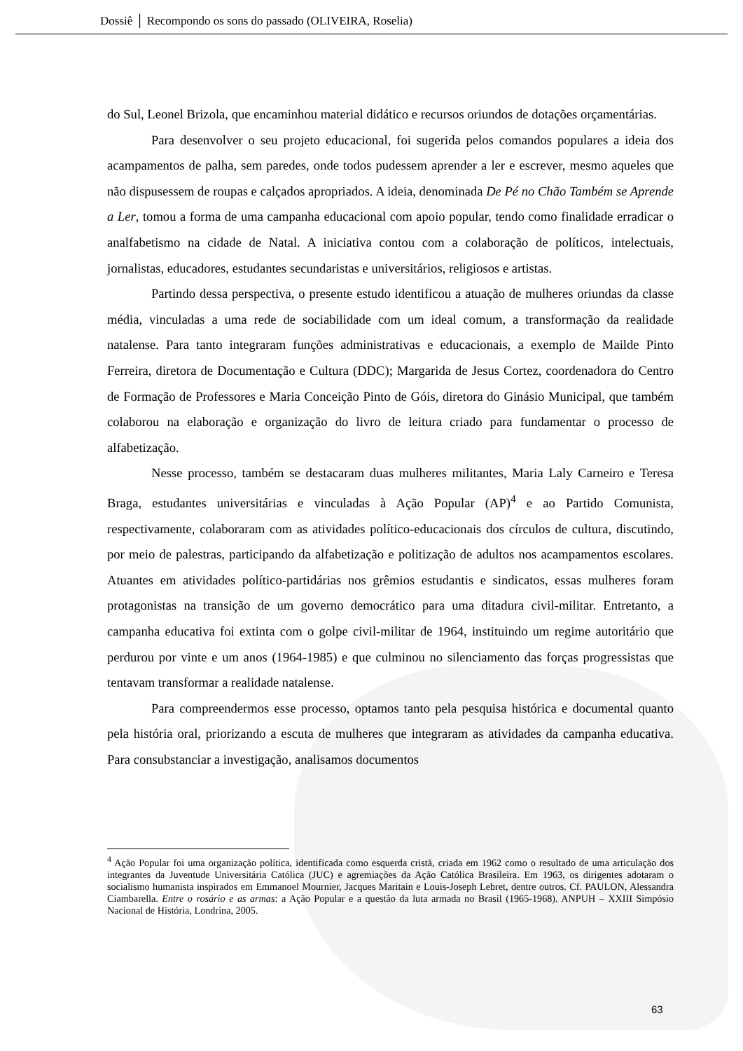Dossiê │ Recompondo os sons do passado (OLIVEIRA, Roselia)
do Sul, Leonel Brizola, que encaminhou material didático e recursos oriundos de dotações orçamentárias.
Para desenvolver o seu projeto educacional, foi sugerida pelos comandos populares a ideia dos acampamentos de palha, sem paredes, onde todos pudessem aprender a ler e escrever, mesmo aqueles que não dispusessem de roupas e calçados apropriados. A ideia, denominada De Pé no Chão Também se Aprende a Ler, tomou a forma de uma campanha educacional com apoio popular, tendo como finalidade erradicar o analfabetismo na cidade de Natal. A iniciativa contou com a colaboração de políticos, intelectuais, jornalistas, educadores, estudantes secundaristas e universitários, religiosos e artistas.
Partindo dessa perspectiva, o presente estudo identificou a atuação de mulheres oriundas da classe média, vinculadas a uma rede de sociabilidade com um ideal comum, a transformação da realidade natalense. Para tanto integraram funções administrativas e educacionais, a exemplo de Mailde Pinto Ferreira, diretora de Documentação e Cultura (DDC); Margarida de Jesus Cortez, coordenadora do Centro de Formação de Professores e Maria Conceição Pinto de Góis, diretora do Ginásio Municipal, que também colaborou na elaboração e organização do livro de leitura criado para fundamentar o processo de alfabetização.
Nesse processo, também se destacaram duas mulheres militantes, Maria Laly Carneiro e Teresa Braga, estudantes universitárias e vinculadas à Ação Popular (AP)<sup>4</sup> e ao Partido Comunista, respectivamente, colaboraram com as atividades político-educacionais dos círculos de cultura, discutindo, por meio de palestras, participando da alfabetização e politização de adultos nos acampamentos escolares. Atuantes em atividades político-partidárias nos grêmios estudantis e sindicatos, essas mulheres foram protagonistas na transição de um governo democrático para uma ditadura civil-militar. Entretanto, a campanha educativa foi extinta com o golpe civil-militar de 1964, instituindo um regime autoritário que perdurou por vinte e um anos (1964-1985) e que culminou no silenciamento das forças progressistas que tentavam transformar a realidade natalense.
Para compreendermos esse processo, optamos tanto pela pesquisa histórica e documental quanto pela história oral, priorizando a escuta de mulheres que integraram as atividades da campanha educativa. Para consubstanciar a investigação, analisamos documentos
<sup>4</sup> Ação Popular foi uma organização política, identificada como esquerda cristã, criada em 1962 como o resultado de uma articulação dos integrantes da Juventude Universitária Católica (JUC) e agremiações da Ação Católica Brasileira. Em 1963, os dirigentes adotaram o socialismo humanista inspirados em Emmanoel Mournier, Jacques Maritain e Louis-Joseph Lebret, dentre outros. Cf. PAULON, Alessandra Ciambarella. Entre o rosário e as armas: a Ação Popular e a questão da luta armada no Brasil (1965-1968). ANPUH – XXIII Simpósio Nacional de História, Londrina, 2005.
63